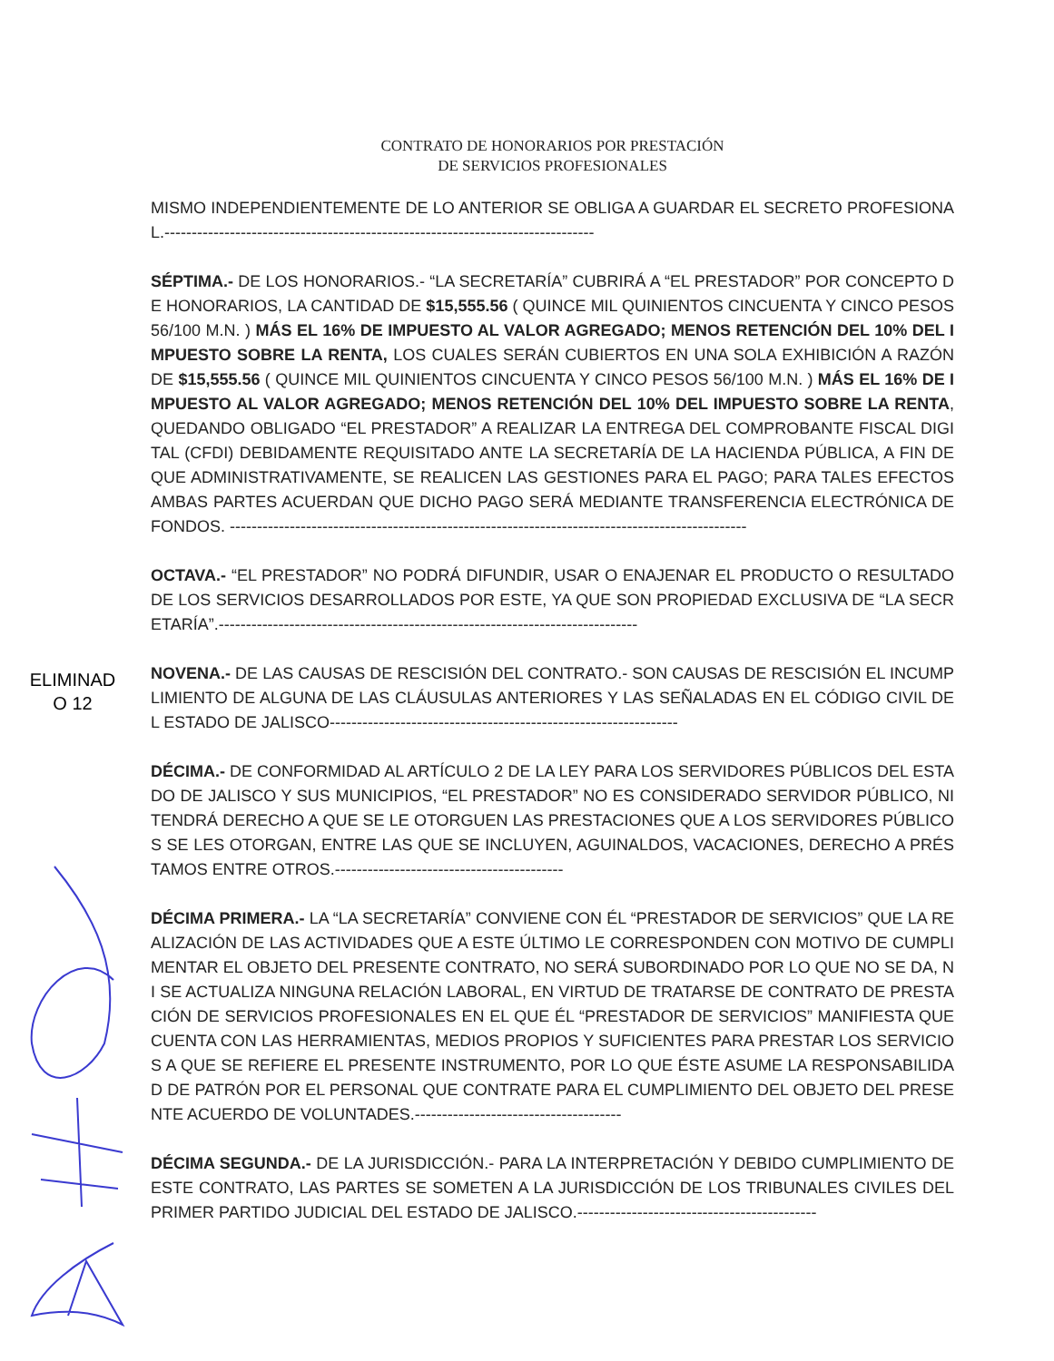ELIMINAD
O 12
CONTRATO DE HONORARIOS POR PRESTACIÓN
DE SERVICIOS PROFESIONALES
MISMO INDEPENDIENTEMENTE DE LO ANTERIOR SE OBLIGA A GUARDAR EL SECRETO PROFESIONAL.-------------------------------------------------------------------------------
SÉPTIMA.- DE LOS HONORARIOS.- “LA SECRETARÍA” CUBRIRÁ A “EL PRESTADOR” POR CONCEPTO DE HONORARIOS, LA CANTIDAD DE $15,555.56 ( QUINCE MIL QUINIENTOS CINCUENTA Y CINCO PESOS 56/100 M.N. ) MÁS EL 16% DE IMPUESTO AL VALOR AGREGADO; MENOS RETENCIÓN DEL 10% DEL IMPUESTO SOBRE LA RENTA, LOS CUALES SERÁN CUBIERTOS EN UNA SOLA EXHIBICIÓN A RAZÓN DE $15,555.56 ( QUINCE MIL QUINIENTOS CINCUENTA Y CINCO PESOS 56/100 M.N. ) MÁS EL 16% DE IMPUESTO AL VALOR AGREGADO; MENOS RETENCIÓN DEL 10% DEL IMPUESTO SOBRE LA RENTA, QUEDANDO OBLIGADO “EL PRESTADOR” A REALIZAR LA ENTREGA DEL COMPROBANTE FISCAL DIGITAL (CFDI) DEBIDAMENTE REQUISITADO ANTE LA SECRETARÍA DE LA HACIENDA PÚBLICA, A FIN DE QUE ADMINISTRATIVAMENTE, SE REALICEN LAS GESTIONES PARA EL PAGO; PARA TALES EFECTOS AMBAS PARTES ACUERDAN QUE DICHO PAGO SERÁ MEDIANTE TRANSFERENCIA ELECTRÓNICA DE FONDOS. -----------------------------------------------------------------------------------------------
OCTAVA.- “EL PRESTADOR” NO PODRÁ DIFUNDIR, USAR O ENAJENAR EL PRODUCTO O RESULTADO DE LOS SERVICIOS DESARROLLADOS POR ESTE, YA QUE SON PROPIEDAD EXCLUSIVA DE “LA SECRETARÍA”.-----------------------------------------------------------------------------
NOVENA.- DE LAS CAUSAS DE RESCISIÓN DEL CONTRATO.- SON CAUSAS DE RESCISIÓN EL INCUMPLIMIENTO DE ALGUNA DE LAS CLÁUSULAS ANTERIORES Y LAS SEÑALADAS EN EL CÓDIGO CIVIL DEL ESTADO DE JALISCO----------------------------------------------------------------
DÉCIMA.- DE CONFORMIDAD AL ARTÍCULO 2 DE LA LEY PARA LOS SERVIDORES PÚBLICOS DEL ESTADO DE JALISCO Y SUS MUNICIPIOS, “EL PRESTADOR” NO ES CONSIDERADO SERVIDOR PÚBLICO, NI TENDRÁ DERECHO A QUE SE LE OTORGUEN LAS PRESTACIONES QUE A LOS SERVIDORES PÚBLICOS SE LES OTORGAN, ENTRE LAS QUE SE INCLUYEN, AGUINALDOS, VACACIONES, DERECHO A PRÉSTAMOS ENTRE OTROS.------------------------------------------
DÉCIMA PRIMERA.- LA “LA SECRETARÍA” CONVIENE CON ÉL “PRESTADOR DE SERVICIOS” QUE LA REALIZACIÓN DE LAS ACTIVIDADES QUE A ESTE ÚLTIMO LE CORRESPONDEN CON MOTIVO DE CUMPLIMENTAR EL OBJETO DEL PRESENTE CONTRATO, NO SERÁ SUBORDINADO POR LO QUE NO SE DA, NI SE ACTUALIZA NINGUNA RELACIÓN LABORAL, EN VIRTUD DE TRATARSE DE CONTRATO DE PRESTACIÓN DE SERVICIOS PROFESIONALES EN EL QUE ÉL “PRESTADOR DE SERVICIOS” MANIFIESTA QUE CUENTA CON LAS HERRAMIENTAS, MEDIOS PROPIOS Y SUFICIENTES PARA PRESTAR LOS SERVICIOS A QUE SE REFIERE EL PRESENTE INSTRUMENTO, POR LO QUE ÉSTE ASUME LA RESPONSABILIDAD DE PATRÓN POR EL PERSONAL QUE CONTRATE PARA EL CUMPLIMIENTO DEL OBJETO DEL PRESENTE ACUERDO DE VOLUNTADES.--------------------------------------
DÉCIMA SEGUNDA.- DE LA JURISDICCIÓN.- PARA LA INTERPRETACIÓN Y DEBIDO CUMPLIMIENTO DE ESTE CONTRATO, LAS PARTES SE SOMETEN A LA JURISDICCIÓN DE LOS TRIBUNALES CIVILES DEL PRIMER PARTIDO JUDICIAL DEL ESTADO DE JALISCO.--------------------------------------------